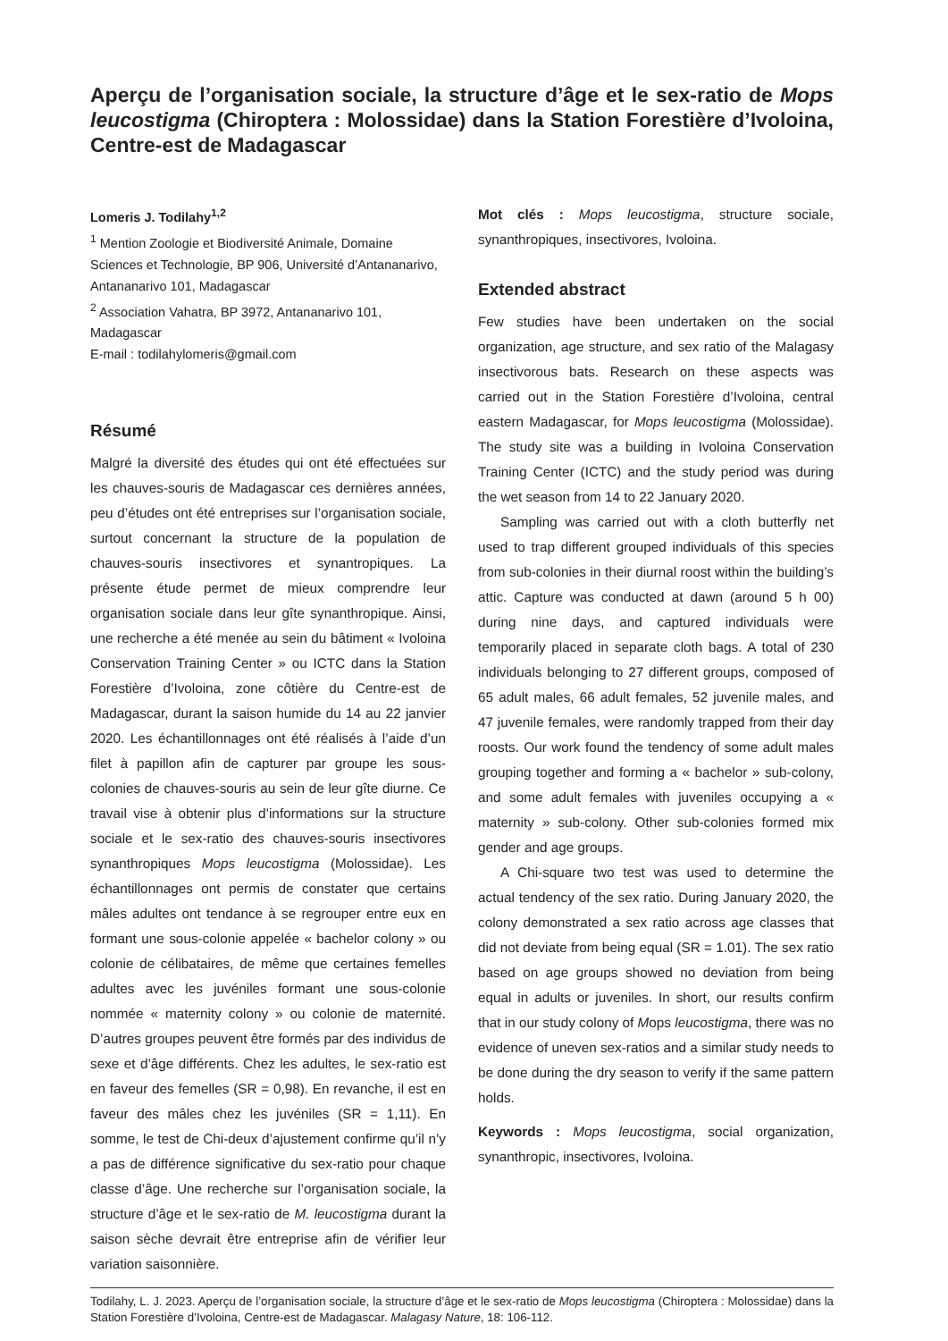Aperçu de l’organisation sociale, la structure d’âge et le sex-ratio de Mops leucostigma (Chiroptera : Molossidae) dans la Station Forestière d’Ivoloina, Centre-est de Madagascar
Lomeris J. Todilahy<sup>1,2</sup>
<sup>1</sup> Mention Zoologie et Biodiversité Animale, Domaine Sciences et Technologie, BP 906, Université d’Antananarivo, Antananarivo 101, Madagascar
<sup>2</sup> Association Vahatra, BP 3972, Antananarivo 101, Madagascar
E-mail : todilahylomeris@gmail.com
Résumé
Malgré la diversité des études qui ont été effectuées sur les chauves-souris de Madagascar ces dernières années, peu d’études ont été entreprises sur l’organisation sociale, surtout concernant la structure de la population de chauves-souris insectivores et synantropiques. La présente étude permet de mieux comprendre leur organisation sociale dans leur gîte synanthropique. Ainsi, une recherche a été menée au sein du bâtiment « Ivoloina Conservation Training Center » ou ICTC dans la Station Forestière d’Ivoloina, zone côtière du Centre-est de Madagascar, durant la saison humide du 14 au 22 janvier 2020. Les échantillonnages ont été réalisés à l’aide d’un filet à papillon afin de capturer par groupe les sous-colonies de chauves-souris au sein de leur gîte diurne. Ce travail vise à obtenir plus d’informations sur la structure sociale et le sex-ratio des chauves-souris insectivores synanthropiques Mops leucostigma (Molossidae). Les échantillonnages ont permis de constater que certains mâles adultes ont tendance à se regrouper entre eux en formant une sous-colonie appelée « bachelor colony » ou colonie de célibataires, de même que certaines femelles adultes avec les juvéniles formant une sous-colonie nommée « maternity colony » ou colonie de maternité. D’autres groupes peuvent être formés par des individus de sexe et d’âge différents. Chez les adultes, le sex-ratio est en faveur des femelles (SR = 0,98). En revanche, il est en faveur des mâles chez les juvéniles (SR = 1,11). En somme, le test de Chi-deux d’ajustement confirme qu’il n’y a pas de différence significative du sex-ratio pour chaque classe d’âge. Une recherche sur l’organisation sociale, la structure d’âge et le sex-ratio de M. leucostigma durant la saison sèche devrait être entreprise afin de vérifier leur variation saisonnière.
Mot clés : Mops leucostigma, structure sociale, synanthropiques, insectivores, Ivoloina.
Extended abstract
Few studies have been undertaken on the social organization, age structure, and sex ratio of the Malagasy insectivorous bats. Research on these aspects was carried out in the Station Forestière d’Ivoloina, central eastern Madagascar, for Mops leucostigma (Molossidae). The study site was a building in Ivoloina Conservation Training Center (ICTC) and the study period was during the wet season from 14 to 22 January 2020.
Sampling was carried out with a cloth butterfly net used to trap different grouped individuals of this species from sub-colonies in their diurnal roost within the building’s attic. Capture was conducted at dawn (around 5 h 00) during nine days, and captured individuals were temporarily placed in separate cloth bags. A total of 230 individuals belonging to 27 different groups, composed of 65 adult males, 66 adult females, 52 juvenile males, and 47 juvenile females, were randomly trapped from their day roosts. Our work found the tendency of some adult males grouping together and forming a « bachelor » sub-colony, and some adult females with juveniles occupying a « maternity » sub-colony. Other sub-colonies formed mix gender and age groups.
A Chi-square two test was used to determine the actual tendency of the sex ratio. During January 2020, the colony demonstrated a sex ratio across age classes that did not deviate from being equal (SR = 1.01). The sex ratio based on age groups showed no deviation from being equal in adults or juveniles. In short, our results confirm that in our study colony of Mops leucostigma, there was no evidence of uneven sex-ratios and a similar study needs to be done during the dry season to verify if the same pattern holds.
Keywords : Mops leucostigma, social organization, synanthropic, insectivores, Ivoloina.
Todilahy, L. J. 2023. Aperçu de l’organisation sociale, la structure d’âge et le sex-ratio de Mops leucostigma (Chiroptera : Molossidae) dans la Station Forestière d’Ivoloina, Centre-est de Madagascar. Malagasy Nature, 18: 106-112.